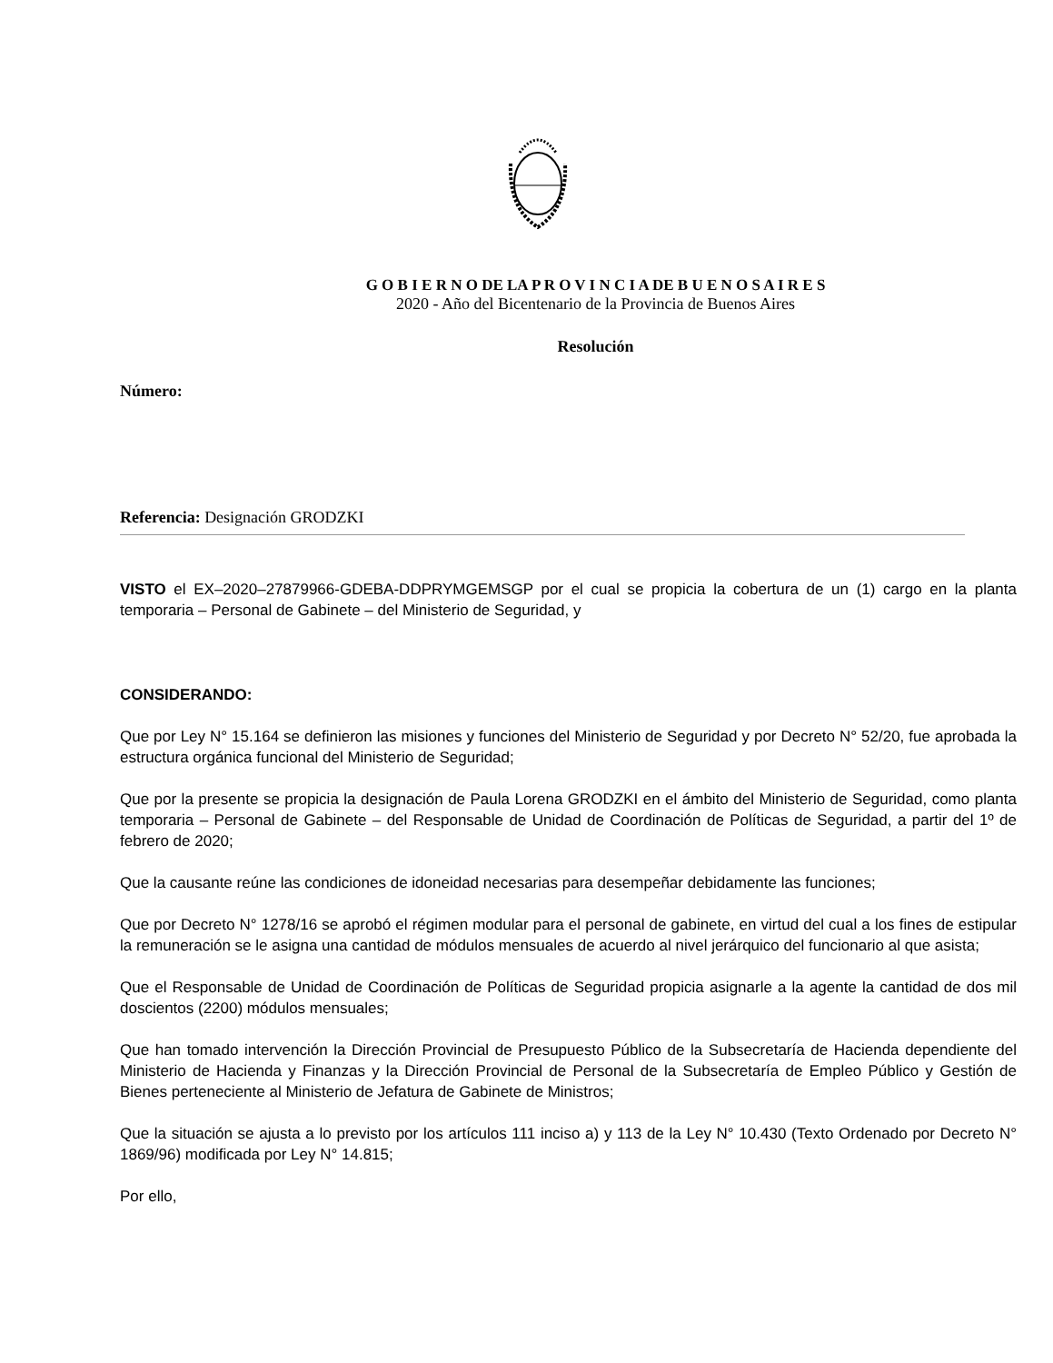G O B I E R N O DE LA P R O V I N C I A DE B U E N O S A I R E S
2020 - Año del Bicentenario de la Provincia de Buenos Aires
Resolución
Número:
Referencia: Designación GRODZKI
VISTO el EX–2020–27879966-GDEBA-DDPRYMGEMSGP por el cual se propicia la cobertura de un (1) cargo en la planta temporaria – Personal de Gabinete – del Ministerio de Seguridad, y
CONSIDERANDO:
Que por Ley N° 15.164 se definieron las misiones y funciones del Ministerio de Seguridad y por Decreto N° 52/20, fue aprobada la estructura orgánica funcional del Ministerio de Seguridad;
Que por la presente se propicia la designación de Paula Lorena GRODZKI en el ámbito del Ministerio de Seguridad, como planta temporaria – Personal de Gabinete – del Responsable de Unidad de Coordinación de Políticas de Seguridad, a partir del 1º de febrero de 2020;
Que la causante reúne las condiciones de idoneidad necesarias para desempeñar debidamente las funciones;
Que por Decreto N° 1278/16 se aprobó el régimen modular para el personal de gabinete, en virtud del cual a los fines de estipular la remuneración se le asigna una cantidad de módulos mensuales de acuerdo al nivel jerárquico del funcionario al que asista;
Que el Responsable de Unidad de Coordinación de Políticas de Seguridad propicia asignarle a la agente la cantidad de dos mil doscientos (2200) módulos mensuales;
Que han tomado intervención la Dirección Provincial de Presupuesto Público de la Subsecretaría de Hacienda dependiente del Ministerio de Hacienda y Finanzas y la Dirección Provincial de Personal de la Subsecretaría de Empleo Público y Gestión de Bienes perteneciente al Ministerio de Jefatura de Gabinete de Ministros;
Que la situación se ajusta a lo previsto por los artículos 111 inciso a) y 113 de la Ley N° 10.430 (Texto Ordenado por Decreto N° 1869/96) modificada por Ley N° 14.815;
Por ello,